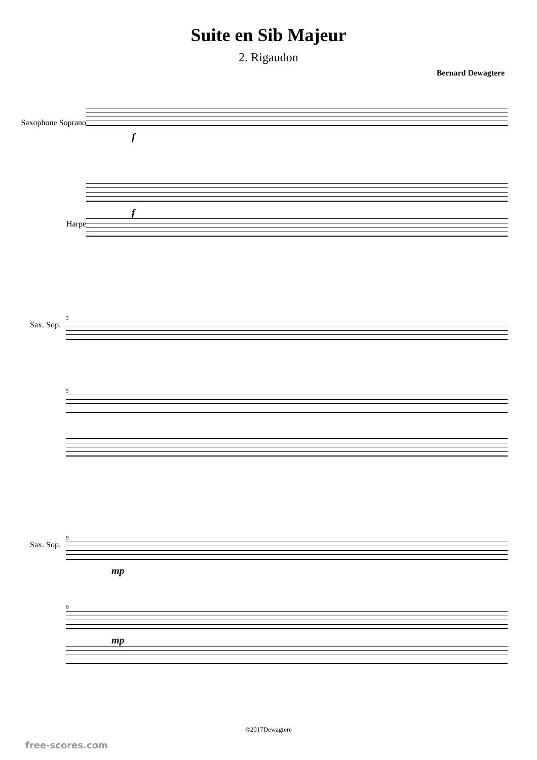Suite en Sib Majeur
2. Rigaudon
Bernard Dewagtere
Saxophone Soprano
Harpe
f
f
Sax. Sop.
5
5
Sax. Sop.
9
mp
9
mp
©2017Dewagtere
free-scores.com